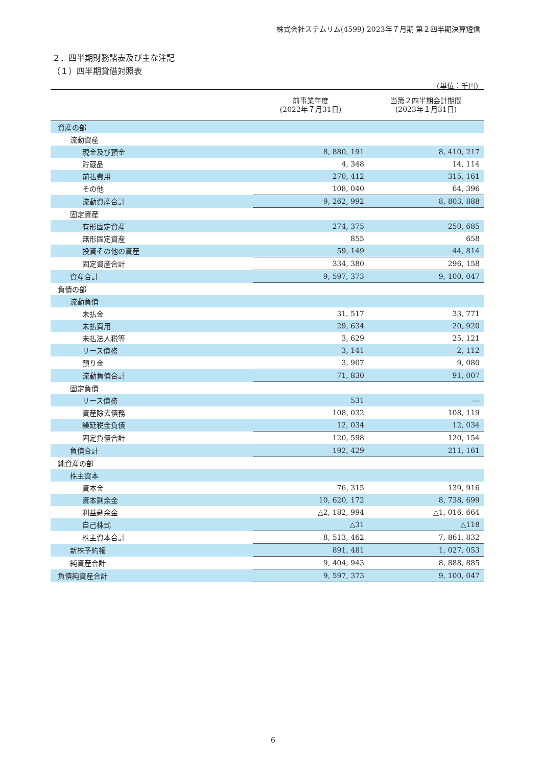株式会社ステムリム(4599) 2023年７月期 第２四半期決算短信
２．四半期財務諸表及び主な注記
（１）四半期貸借対照表
(単位：千円)
| | 前事業年度 (2022年７月31日) | 当第２四半期会計期間 (2023年１月31日) |
| --- | --- | --- |
| 資産の部 | | |
| 流動資産 | | |
| 現金及び預金 | 8, 880, 191 | 8, 410, 217 |
| 貯蔵品 | 4, 348 | 14, 114 |
| 前払費用 | 270, 412 | 315, 161 |
| その他 | 108, 040 | 64, 396 |
| 流動資産合計 | 9, 262, 992 | 8, 803, 888 |
| 固定資産 | | |
| 有形固定資産 | 274, 375 | 250, 685 |
| 無形固定資産 | 855 | 658 |
| 投資その他の資産 | 59, 149 | 44, 814 |
| 固定資産合計 | 334, 380 | 296, 158 |
| 資産合計 | 9, 597, 373 | 9, 100, 047 |
| 負債の部 | | |
| 流動負債 | | |
| 未払金 | 31, 517 | 33, 771 |
| 未払費用 | 29, 634 | 20, 920 |
| 未払法人税等 | 3, 629 | 25, 121 |
| リース債務 | 3, 141 | 2, 112 |
| 預り金 | 3, 907 | 9, 080 |
| 流動負債合計 | 71, 830 | 91, 007 |
| 固定負債 | | |
| リース債務 | 531 | ― |
| 資産除去債務 | 108, 032 | 108, 119 |
| 繰延税金負債 | 12, 034 | 12, 034 |
| 固定負債合計 | 120, 598 | 120, 154 |
| 負債合計 | 192, 429 | 211, 161 |
| 純資産の部 | | |
| 株主資本 | | |
| 資本金 | 76, 315 | 139, 916 |
| 資本剰余金 | 10, 620, 172 | 8, 738, 699 |
| 利益剰余金 | △2, 182, 994 | △1, 016, 664 |
| 自己株式 | △31 | △118 |
| 株主資本合計 | 8, 513, 462 | 7, 861, 832 |
| 新株予約権 | 891, 481 | 1, 027, 053 |
| 純資産合計 | 9, 404, 943 | 8, 888, 885 |
| 負債純資産合計 | 9, 597, 373 | 9, 100, 047 |
6